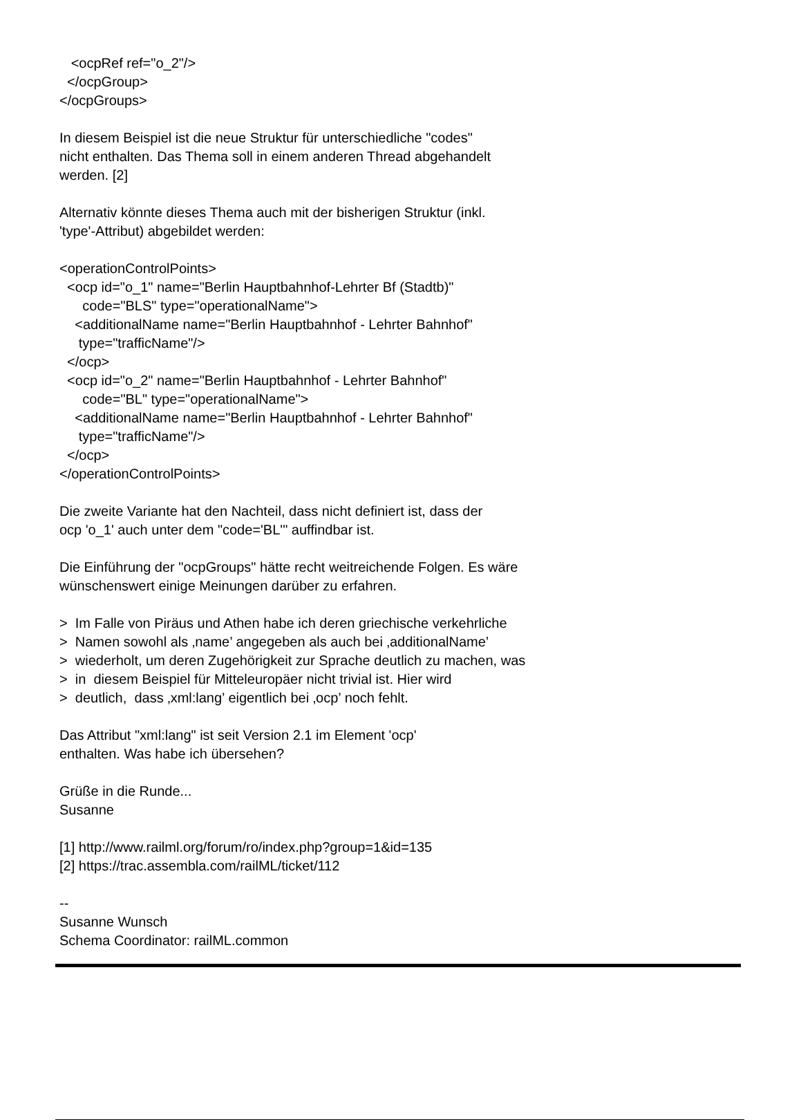<ocpRef ref="o_2"/> </ocpGroup> </ocpGroups> In diesem Beispiel ist die neue Struktur für unterschiedliche "codes" nicht enthalten. Das Thema soll in einem anderen Thread abgehandelt werden. [2] Alternativ könnte dieses Thema auch mit der bisherigen Struktur (inkl. 'type'-Attribut) abgebildet werden: <operationControlPoints> <ocp id="o_1" name="Berlin Hauptbahnhof-Lehrter Bf (Stadtb)" code="BLS" type="operationalName"> <additionalName name="Berlin Hauptbahnhof - Lehrter Bahnhof" type="trafficName"/> </ocp> <ocp id="o_2" name="Berlin Hauptbahnhof - Lehrter Bahnhof" code="BL" type="operationalName"> <additionalName name="Berlin Hauptbahnhof - Lehrter Bahnhof" type="trafficName"/> </ocp> </operationControlPoints> Die zweite Variante hat den Nachteil, dass nicht definiert ist, dass der ocp 'o_1' auch unter dem "code='BL'" auffindbar ist. Die Einführung der "ocpGroups" hätte recht weitreichende Folgen. Es wäre wünschenswert einige Meinungen darüber zu erfahren. > Im Falle von Piräus und Athen habe ich deren griechische verkehrliche > Namen sowohl als ‚name’ angegeben als auch bei ‚additionalName’ > wiederholt, um deren Zugehörigkeit zur Sprache deutlich zu machen, was > in diesem Beispiel für Mitteleuropäer nicht trivial ist. Hier wird > deutlich, dass ‚xml:lang’ eigentlich bei ‚ocp’ noch fehlt. Das Attribut "xml:lang" ist seit Version 2.1 im Element 'ocp' enthalten. Was habe ich übersehen? Grüße in die Runde... Susanne [1] http://www.railml.org/forum/ro/index.php?group=1&id=135 [2] https://trac.assembla.com/railML/ticket/112 -- Susanne Wunsch Schema Coordinator: railML.common